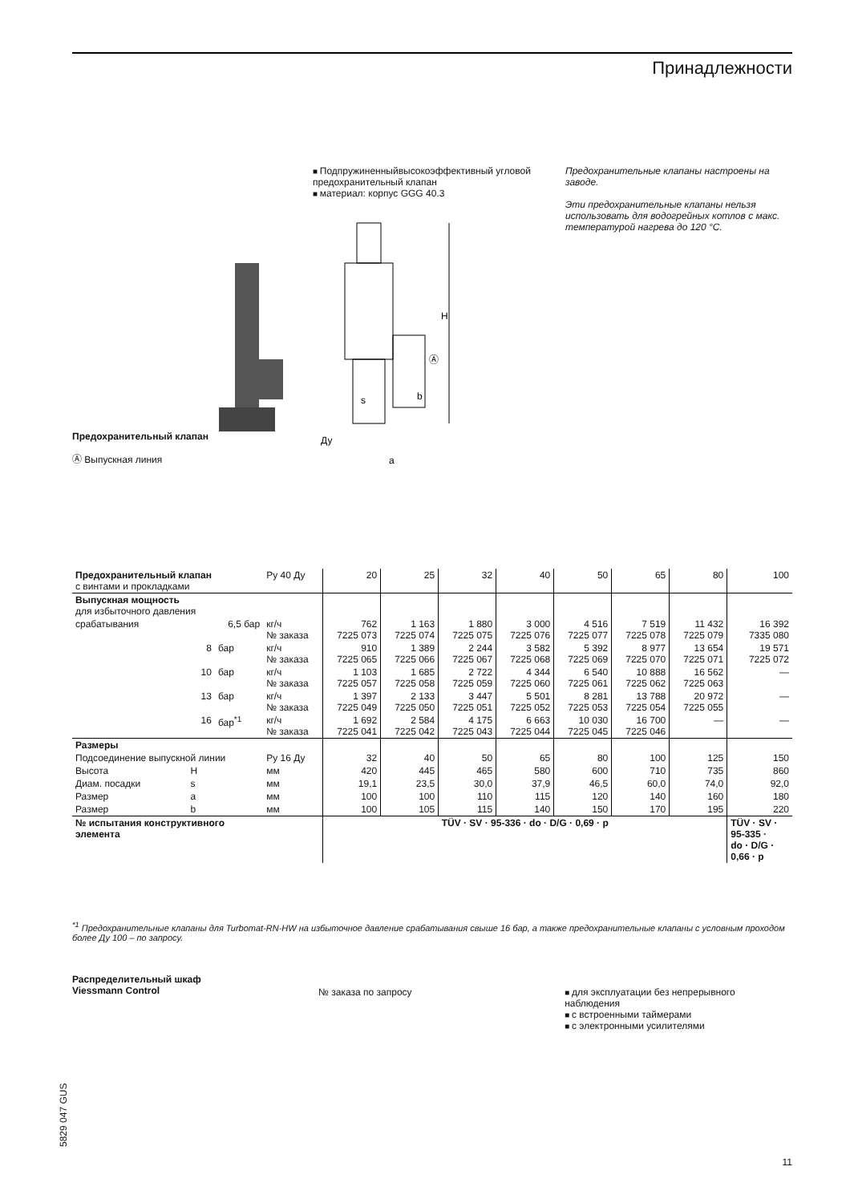Принадлежности
Предохранительный клапан
Ⓐ Выпускная линия
Подпружиненныйвысокоэффективный угловой предохранительный клапан
материал: корпус GGG 40.3
H
Ⓐ
b
s
Ду
a
Предохранительные клапаны настроены на заводе.
Эти предохранительные клапаны нельзя использовать для водогрейных котлов с макс. температурой нагрева до 120 °С.
| Предохранительный клапан с винтами и прокладками | | | Ру 40 Ду | 20 | 25 | 32 | 40 | 50 | 65 | 80 | 100 |
| --- | --- | --- | --- | --- | --- | --- | --- | --- | --- | --- | --- |
| Выпускная мощность для избыточного давления | | | | | | | | | | | |
| срабатывания | 6,5 бар | | кг/ч № заказа | 762 7225 073 | 1 163 7225 074 | 1 880 7225 075 | 3 000 7225 076 | 4 516 7225 077 | 7 519 7225 078 | 11 432 7225 079 | 16 392 7335 080 |
| | 8 | бар | кг/ч № заказа | 910 7225 065 | 1 389 7225 066 | 2 244 7225 067 | 3 582 7225 068 | 5 392 7225 069 | 8 977 7225 070 | 13 654 7225 071 | 19 571 7225 072 |
| | 10 | бар | кг/ч № заказа | 1 103 7225 057 | 1 685 7225 058 | 2 722 7225 059 | 4 344 7225 060 | 6 540 7225 061 | 10 888 7225 062 | 16 562 7225 063 | — |
| | 13 | бар | кг/ч № заказа | 1 397 7225 049 | 2 133 7225 050 | 3 447 7225 051 | 5 501 7225 052 | 8 281 7225 053 | 13 788 7225 054 | 20 972 7225 055 | — |
| | 16 | бар<sup>*1</sup> | кг/ч № заказа | 1 692 7225 041 | 2 584 7225 042 | 4 175 7225 043 | 6 663 7225 044 | 10 030 7225 045 | 16 700 7225 046 | — | — |
| Размеры | | | | | | | | | | | |
| Подсоединение выпускной линии | | | Ру 16 Ду | 32 | 40 | 50 | 65 | 80 | 100 | 125 | 150 |
| Высота | H | | мм | 420 | 445 | 465 | 580 | 600 | 710 | 735 | 860 |
| Диам. посадки | s | | мм | 19,1 | 23,5 | 30,0 | 37,9 | 46,5 | 60,0 | 74,0 | 92,0 |
| Размер | a | | мм | 100 | 100 | 110 | 115 | 120 | 140 | 160 | 180 |
| Размер | b | | мм | 100 | 105 | 115 | 140 | 150 | 170 | 195 | 220 |
| № испытания конструктивного элемента | | | | TÜV · SV · 95-336 · do · D/G · 0,69 · p | | | | | | | TÜV · SV · 95-335 · do · D/G · 0,66 · p |
<sup>*1</sup> Предохранительные клапаны для Turbomat-RN-HW на избыточное давление срабатывания свыше 16 бар, а также предохранительные клапаны с условным проходом более Ду 100 – по запросу.
Распределительный шкаф
Viessmann Control
№ заказа по запросу для эксплуатации без непрерывного наблюдения
с встроенными таймерами
с электронными усилителями
5829 047 GUS
11